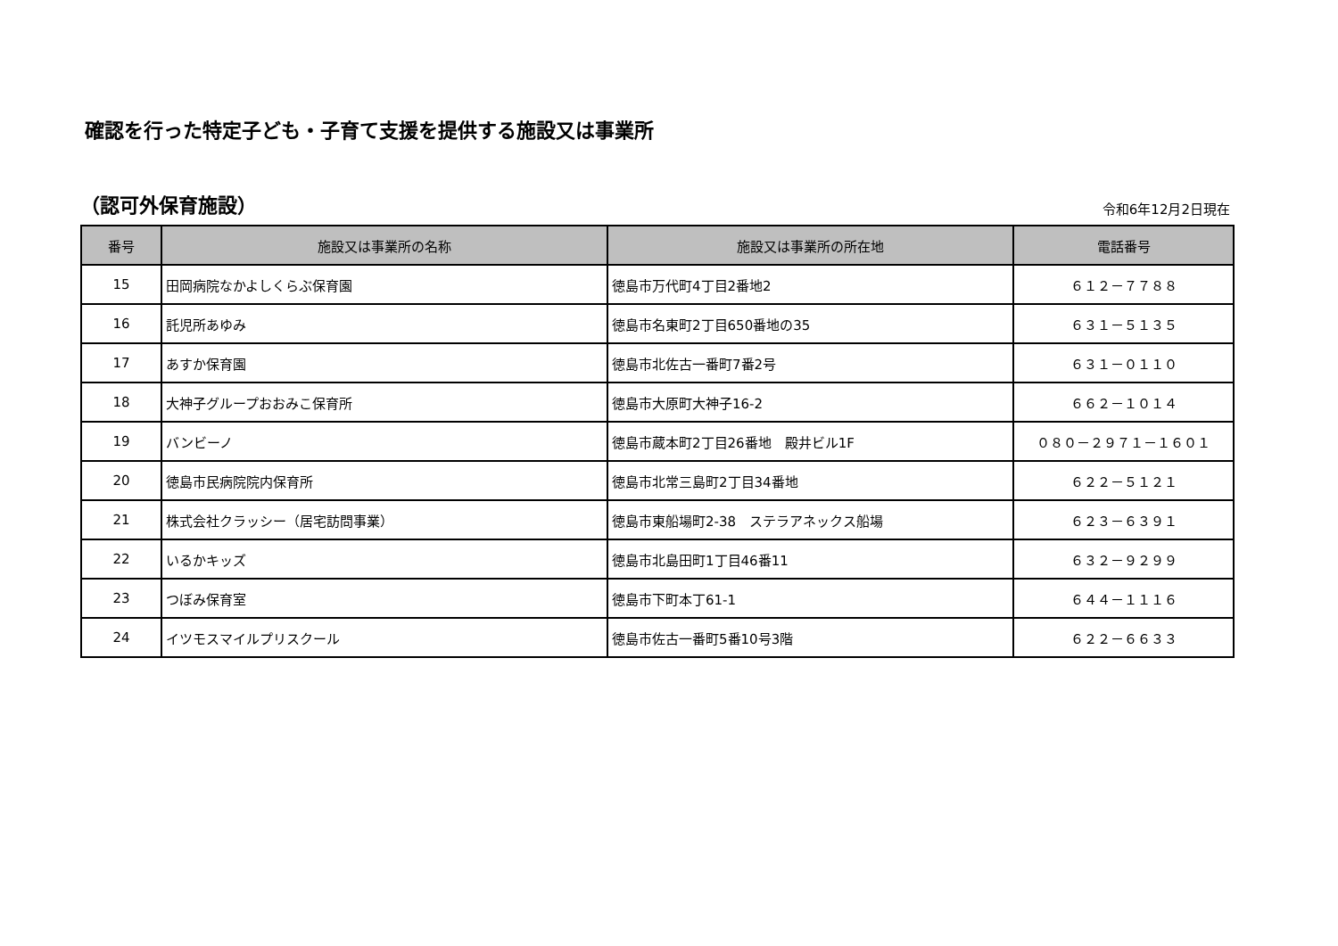確認を行った特定子ども・子育て支援を提供する施設又は事業所
（認可外保育施設）
令和6年12月2日現在
| 番号 | 施設又は事業所の名称 | 施設又は事業所の所在地 | 電話番号 |
| --- | --- | --- | --- |
| 15 | 田岡病院なかよしくらぶ保育園 | 徳島市万代町4丁目2番地2 | ６１２－７７８８ |
| 16 | 託児所あゆみ | 徳島市名東町2丁目650番地の35 | ６３１－５１３５ |
| 17 | あすか保育園 | 徳島市北佐古一番町7番2号 | ６３１－０１１０ |
| 18 | 大神子グループおおみこ保育所 | 徳島市大原町大神子16-2 | ６６２－１０１４ |
| 19 | バンビーノ | 徳島市蔵本町2丁目26番地 殿井ビル1F | ０８０－２９７１－１６０１ |
| 20 | 徳島市民病院院内保育所 | 徳島市北常三島町2丁目34番地 | ６２２－５１２１ |
| 21 | 株式会社クラッシー（居宅訪問事業） | 徳島市東船場町2-38 ステラアネックス船場 | ６２３－６３９１ |
| 22 | いるかキッズ | 徳島市北島田町1丁目46番11 | ６３２－９２９９ |
| 23 | つぼみ保育室 | 徳島市下町本丁61-1 | ６４４－１１１６ |
| 24 | イツモスマイルプリスクール | 徳島市佐古一番町5番10号3階 | ６２２－６６３３ |